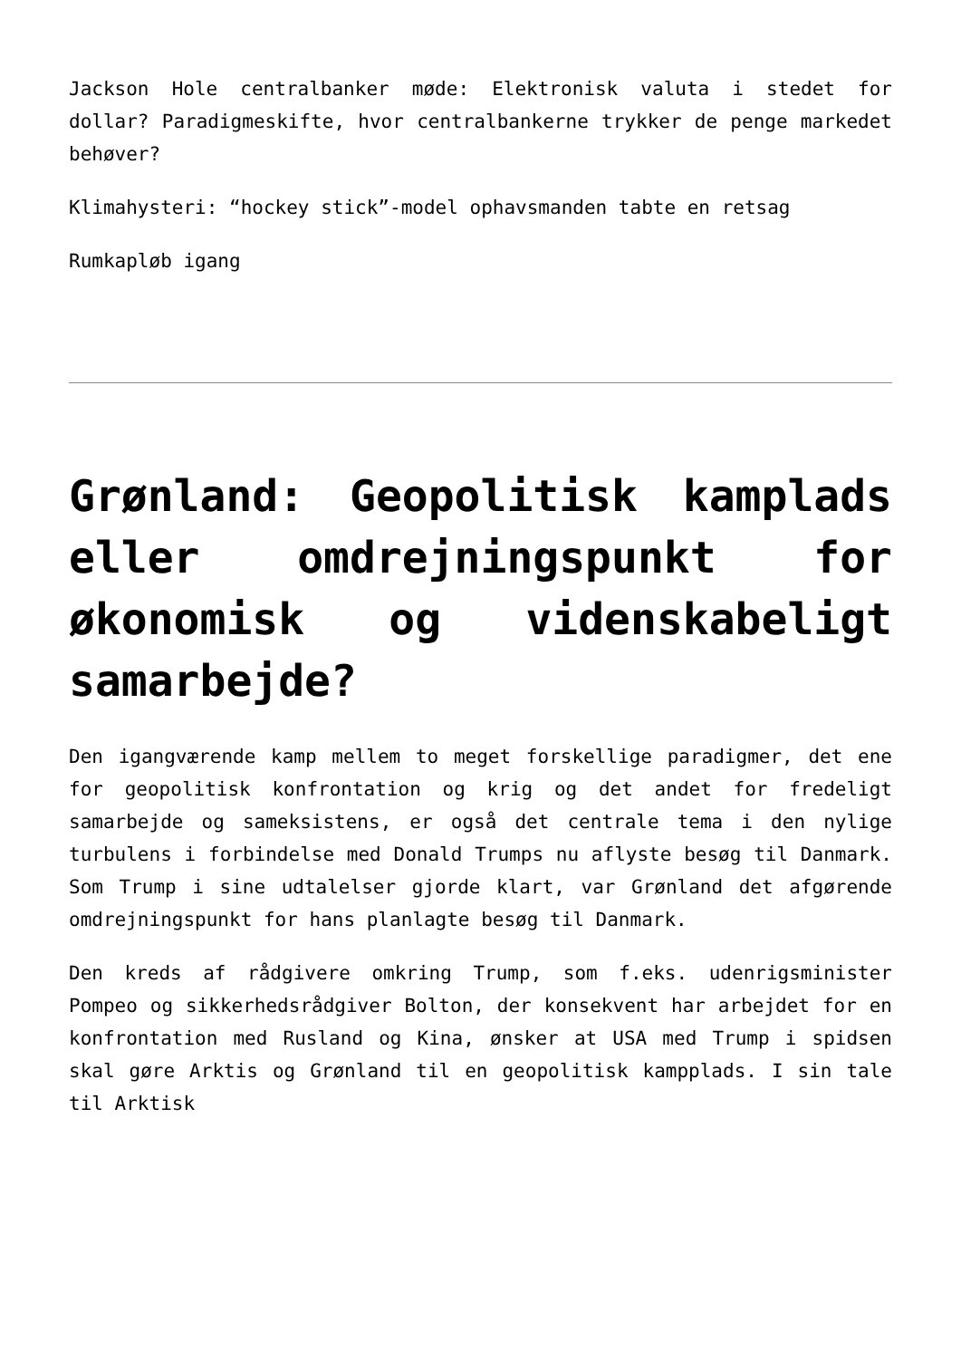Jackson Hole centralbanker møde: Elektronisk valuta i stedet for dollar? Paradigmeskifte, hvor centralbankerne trykker de penge markedet behøver?
Klimahysteri: “hockey stick”-model ophavsmanden tabte en retsag
Rumkapløb igang
Grønland: Geopolitisk kamplads eller omdrejningspunkt for økonomisk og videnskabeligt samarbejde?
Den igangværende kamp mellem to meget forskellige paradigmer, det ene for geopolitisk konfrontation og krig og det andet for fredeligt samarbejde og sameksistens, er også det centrale tema i den nylige turbulens i forbindelse med Donald Trumps nu aflyste besøg til Danmark. Som Trump i sine udtalelser gjorde klart, var Grønland det afgørende omdrejningspunkt for hans planlagte besøg til Danmark.
Den kreds af rådgivere omkring Trump, som f.eks. udenrigsminister Pompeo og sikkerhedsrådgiver Bolton, der konsekvent har arbejdet for en konfrontation med Rusland og Kina, ønsker at USA med Trump i spidsen skal gøre Arktis og Grønland til en geopolitisk kampplads. I sin tale til Arktisk